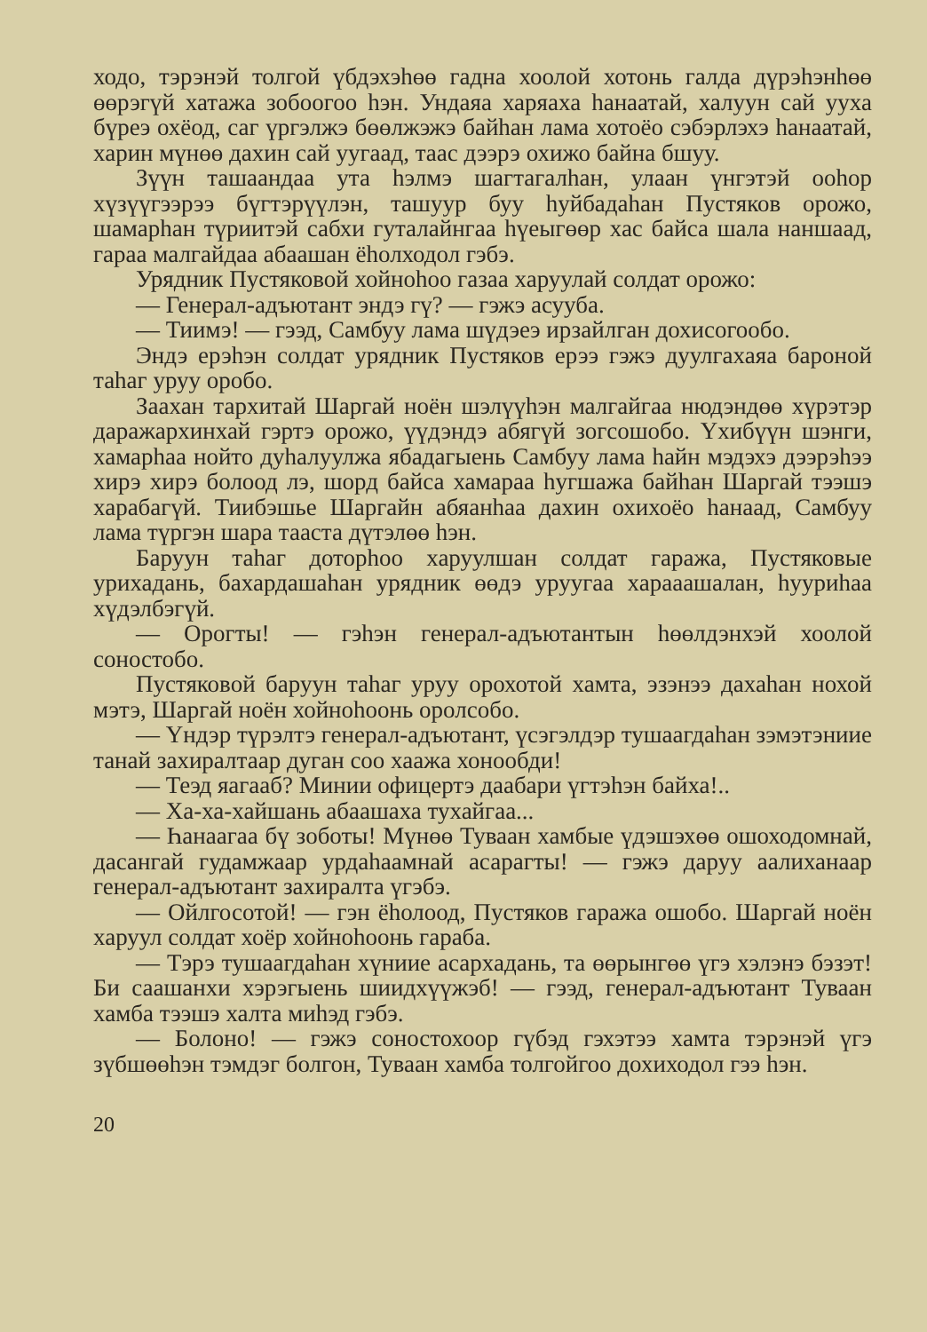ходо, тэрэнэй толгой үбдэхэһөө гадна хоолой хотонь галда дүрэһэнһөө өөрэгүй хатажа зобоогоо һэн. Ундаяа харяаха һанаатай, халуун сай ууха бүреэ охёод, саг үргэлжэ бөөлжэжэ байһан лама хотоёо сэбэрлэхэ һанаатай, харин мүнөө дахин сай уугаад, таас дээрэ охижо байна бшуу.
Зүүн ташаандаа ута һэлмэ шагтагалһан, улаан үнгэтэй ооһор хүзүүгээрээ бүгтэрүүлэн, ташуур буу һуйбадаһан Пустяков орожо, шамарһан түриитэй сабхи гуталайнгаа һүеыгөөр хас байса шала наншаад, гараа малгайдаа абаашан ёһолходол гэбэ.
Урядник Пустяковой хойноһоо газаа харуулай солдат орожо:
— Генерал-адъютант эндэ гү? — гэжэ асууба.
— Тиимэ! — гээд, Самбуу лама шүдэеэ ирзайлган дохисогообо.
Эндэ ерэһэн солдат урядник Пустяков ерээ гэжэ дуулгахаяа бароной таһаг уруу оробо.
Заахан тархитай Шаргай ноён шэлүүһэн малгайгаа нюдэндөө хүрэтэр даражархинхай гэртэ орожо, үүдэндэ абягүй зогсошобо. Үхибүүн шэнги, хамарһаа нойто дуһалуулжа ябадагыень Самбуу лама һайн мэдэхэ дээрэһээ хирэ хирэ болоод лэ, шорд байса хамараа һугшажа байһан Шаргай тээшэ харабагүй. Тиибэшье Шаргайн абяанһаа дахин охихоёо һанаад, Самбуу лама түргэн шара тааста дүтэлөө һэн.
Баруун таһаг доторһоо харуулшан солдат гаража, Пустяковые урихадань, бахардашаһан урядник өөдэ уруугаа харааашалан, һууриһаа хүдэлбэгүй.
— Орогты! — гэһэн генерал-адъютантын һөөлдэнхэй хоолой соностобо.
Пустяковой баруун таһаг уруу орохотой хамта, эзэнээ дахаһан нохой мэтэ, Шаргай ноён хойноһоонь оролсобо.
— Үндэр түрэлтэ генерал-адъютант, үсэгэлдэр тушаагдаһан зэмэтэниие танай захиралтаар дуган соо хаажа хонообди!
— Теэд яагааб? Минии офицертэ даабари үгтэһэн байха!..
— Ха-ха-хайшань абаашаха тухайгаа...
— Һанаагаа бү зоботы! Мүнөө Туваан хамбые үдэшэхөө ошоходомнай, дасангай гудамжаар урдаһаамнай асарагты! — гэжэ даруу аалиханаар генерал-адъютант захиралта үгэбэ.
— Ойлгосотой! — гэн ёһолоод, Пустяков гаража ошобо. Шаргай ноён харуул солдат хоёр хойноһоонь гараба.
— Тэрэ тушаагдаһан хүниие асархадань, та өөрынгөө үгэ хэлэнэ бэзэт! Би саашанхи хэрэгыень шиидхүүжэб! — гээд, генерал-адъютант Туваан хамба тээшэ халта миһэд гэбэ.
— Болоно! — гэжэ соностохоор гүбэд гэхэтээ хамта тэрэнэй үгэ зүбшөөһэн тэмдэг болгон, Туваан хамба толгойгоо дохиходол гээ һэн.
20